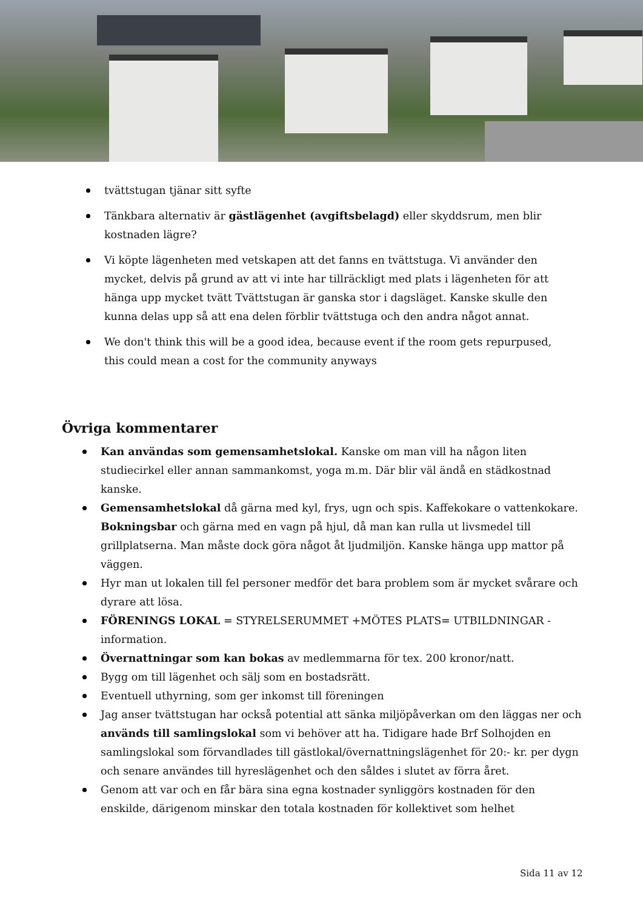tvättstugan tjänar sitt syfte
Tänkbara alternativ är gästlägenhet (avgiftsbelagd) eller skyddsrum, men blir kostnaden lägre?
Vi köpte lägenheten med vetskapen att det fanns en tvättstuga. Vi använder den mycket, delvis på grund av att vi inte har tillräckligt med plats i lägenheten för att hänga upp mycket tvätt Tvättstugan är ganska stor i dagsläget. Kanske skulle den kunna delas upp så att ena delen förblir tvättstuga och den andra något annat.
We don't think this will be a good idea, because event if the room gets repurpused, this could mean a cost for the community anyways
Övriga kommentarer
Kan användas som gemensamhetslokal. Kanske om man vill ha någon liten studiecirkel eller annan sammankomst, yoga m.m. Där blir väl ändå en städkostnad kanske.
Gemensamhetslokal då gärna med kyl, frys, ugn och spis. Kaffekokare o vattenkokare. Bokningsbar och gärna med en vagn på hjul, då man kan rulla ut livsmedel till grillplatserna. Man måste dock göra något åt ljudmiljön. Kanske hänga upp mattor på väggen.
Hyr man ut lokalen till fel personer medför det bara problem som är mycket svårare och dyrare att lösa.
FÖRENINGS LOKAL = STYRELSERUMMET +MÖTES PLATS= UTBILDNINGAR - information.
Övernattningar som kan bokas av medlemmarna för tex. 200 kronor/natt.
Bygg om till lägenhet och sälj som en bostadsrätt.
Eventuell uthyrning, som ger inkomst till föreningen
Jag anser tvättstugan har också potential att sänka miljöpåverkan om den läggas ner och används till samlingslokal som vi behöver att ha. Tidigare hade Brf Solhojden en samlingslokal som förvandlades till gästlokal/övernattningslägenhet för 20:- kr. per dygn och senare användes till hyreslägenhet och den såldes i slutet av förra året.
Genom att var och en får bära sina egna kostnader synliggörs kostnaden för den enskilde, därigenom minskar den totala kostnaden för kollektivet som helhet
Sida 11 av 12